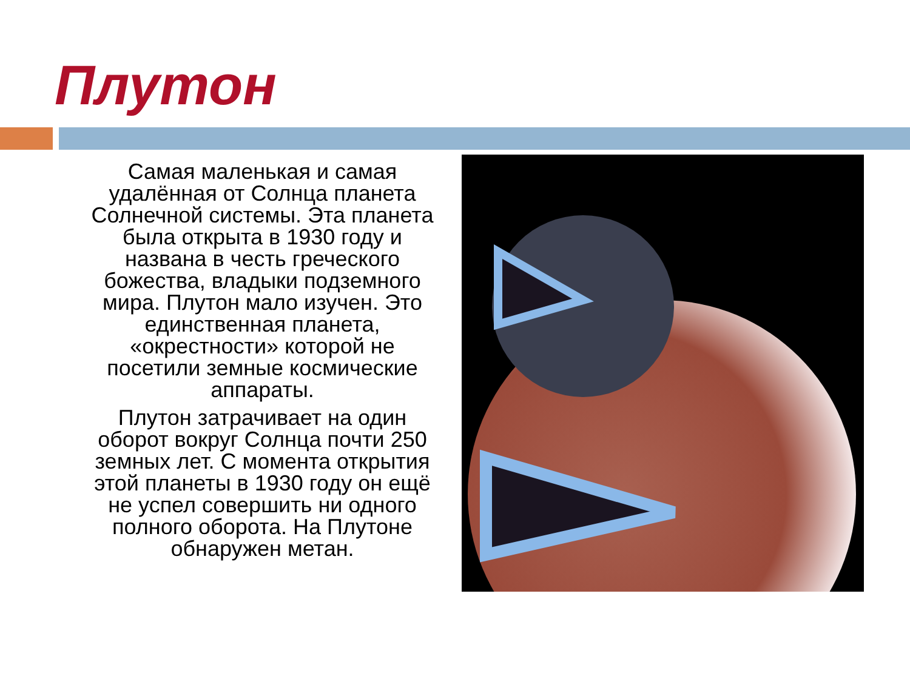Плутон
Самая маленькая и самая удалённая от Солнца планета Солнечной системы. Эта планета была открыта в 1930 году и названа в честь греческого божества, владыки подземного мира. Плутон мало изучен. Это единственная планета, «окрестности» которой не посетили земные космические аппараты.
Плутон затрачивает на один оборот вокруг Солнца почти 250 земных лет. С момента открытия этой планеты в 1930 году он ещё не успел совершить ни одного полного оборота. На Плутоне обнаружен метан.